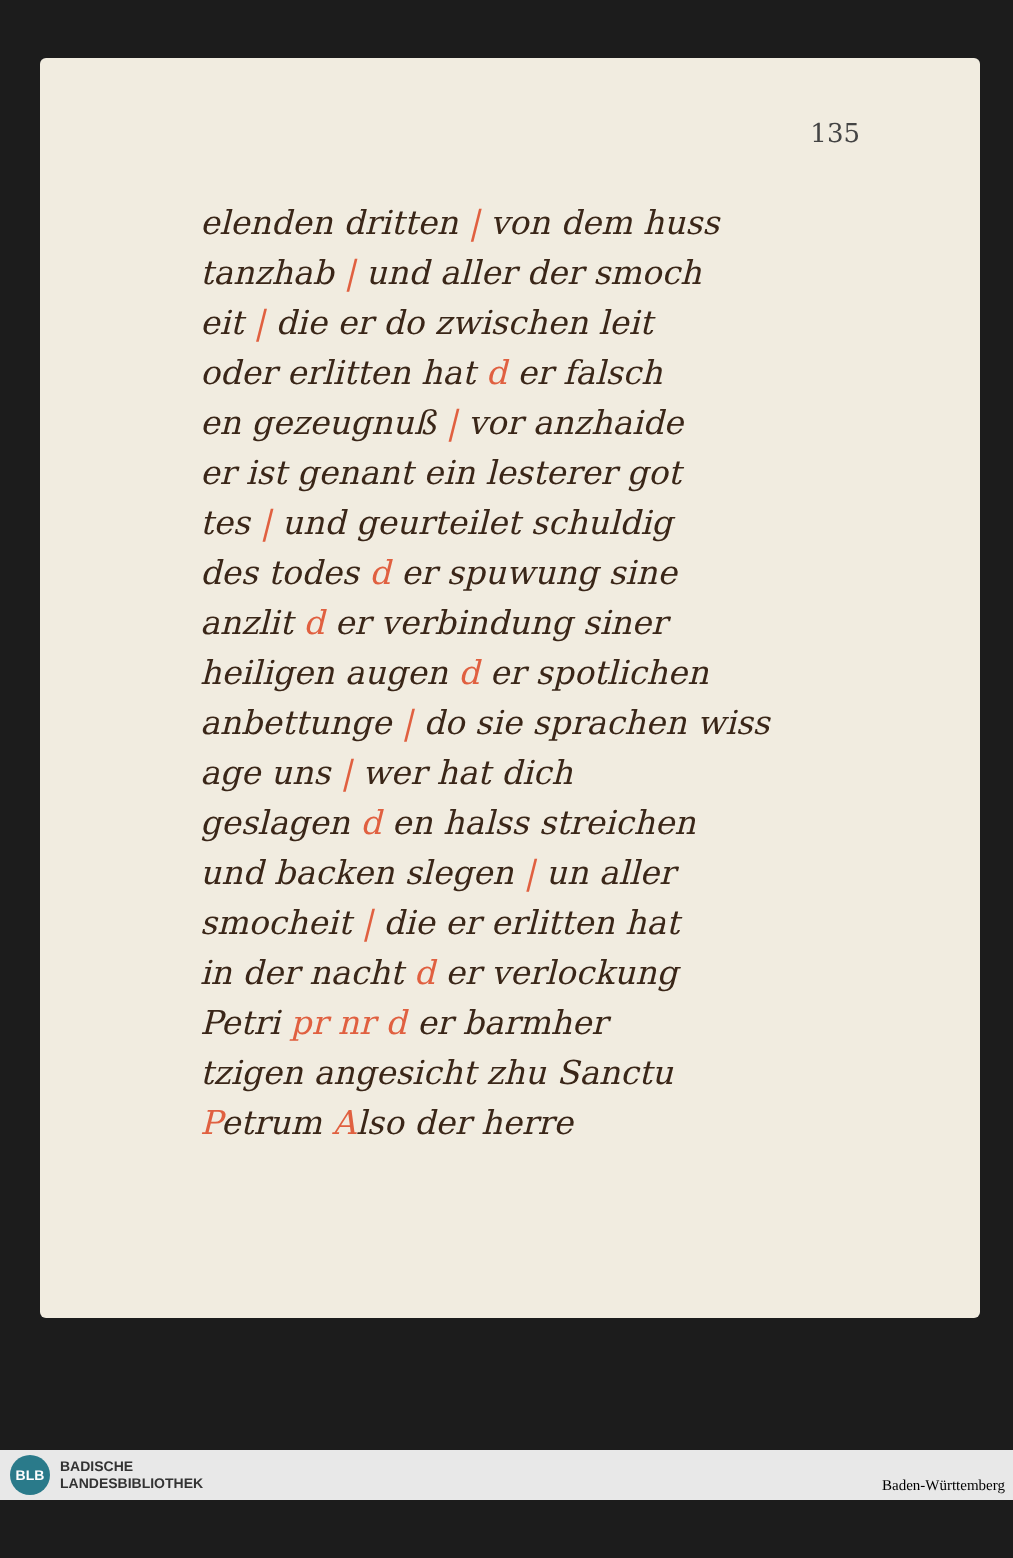135
elenden dritten | von dem huss
tanzhab | und aller der smoch
eit | die er do zwischen leit
oder erlitten hat d er falsch
en gezeugnuß | vor anzhaide
er ist genant ein lesterer got
tes | und geurteilet schuldig
des todes d er spuwung sine
anzlit d er verbindung siner
heiligen augen d er spotlichen
anbettunge | do sie sprachen wiss
age uns | wer hat dich
geslagen d en halss streichen
und backen slegen | un aller
smocheit | die er erlitten hat
in der nacht d er verlockung
Petri pr nr d er barmher
tzigen angesicht zhu Sanctu
Petrum Also der herre
BLB
BADISCHE
LANDESBIBLIOTHEK
Baden-Württemberg